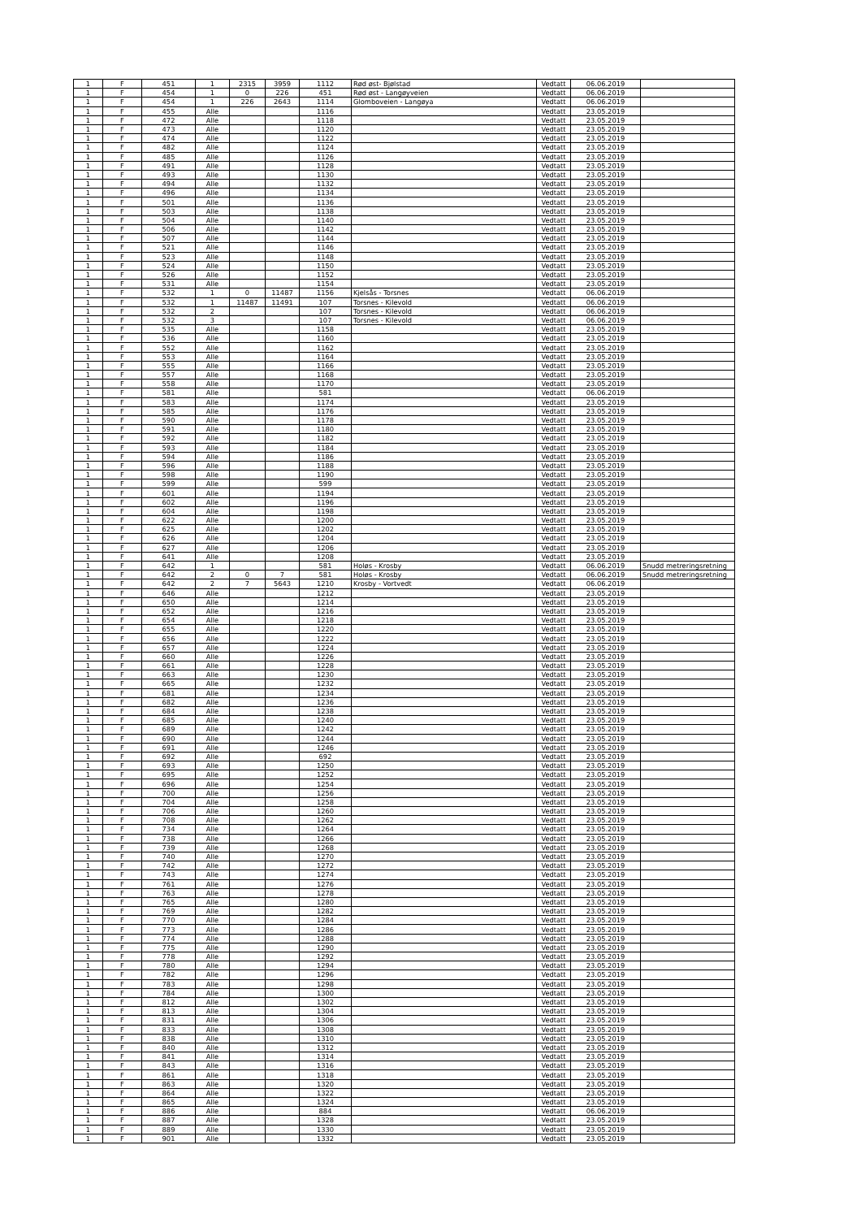| 1 | F | 451 | 1 | 2315 | 3959 | 1112 | Rød øst- Bjølstad | Vedtatt | 06.06.2019 | |
| 1 | F | 454 | 1 | 0 | 226 | 451 | Rød øst - Langøyveien | Vedtatt | 06.06.2019 | |
| 1 | F | 454 | 1 | 226 | 2643 | 1114 | Glomboveien - Langøya | Vedtatt | 06.06.2019 | |
| 1 | F | 455 | Alle | | | 1116 | | Vedtatt | 23.05.2019 | |
| 1 | F | 472 | Alle | | | 1118 | | Vedtatt | 23.05.2019 | |
| 1 | F | 473 | Alle | | | 1120 | | Vedtatt | 23.05.2019 | |
| 1 | F | 474 | Alle | | | 1122 | | Vedtatt | 23.05.2019 | |
| 1 | F | 482 | Alle | | | 1124 | | Vedtatt | 23.05.2019 | |
| 1 | F | 485 | Alle | | | 1126 | | Vedtatt | 23.05.2019 | |
| 1 | F | 491 | Alle | | | 1128 | | Vedtatt | 23.05.2019 | |
| 1 | F | 493 | Alle | | | 1130 | | Vedtatt | 23.05.2019 | |
| 1 | F | 494 | Alle | | | 1132 | | Vedtatt | 23.05.2019 | |
| 1 | F | 496 | Alle | | | 1134 | | Vedtatt | 23.05.2019 | |
| 1 | F | 501 | Alle | | | 1136 | | Vedtatt | 23.05.2019 | |
| 1 | F | 503 | Alle | | | 1138 | | Vedtatt | 23.05.2019 | |
| 1 | F | 504 | Alle | | | 1140 | | Vedtatt | 23.05.2019 | |
| 1 | F | 506 | Alle | | | 1142 | | Vedtatt | 23.05.2019 | |
| 1 | F | 507 | Alle | | | 1144 | | Vedtatt | 23.05.2019 | |
| 1 | F | 521 | Alle | | | 1146 | | Vedtatt | 23.05.2019 | |
| 1 | F | 523 | Alle | | | 1148 | | Vedtatt | 23.05.2019 | |
| 1 | F | 524 | Alle | | | 1150 | | Vedtatt | 23.05.2019 | |
| 1 | F | 526 | Alle | | | 1152 | | Vedtatt | 23.05.2019 | |
| 1 | F | 531 | Alle | | | 1154 | | Vedtatt | 23.05.2019 | |
| 1 | F | 532 | 1 | 0 | 11487 | 1156 | Kjelsås - Torsnes | Vedtatt | 06.06.2019 | |
| 1 | F | 532 | 1 | 11487 | 11491 | 107 | Torsnes - Kilevold | Vedtatt | 06.06.2019 | |
| 1 | F | 532 | 2 | | | 107 | Torsnes - Kilevold | Vedtatt | 06.06.2019 | |
| 1 | F | 532 | 3 | | | 107 | Torsnes - Kilevold | Vedtatt | 06.06.2019 | |
| 1 | F | 535 | Alle | | | 1158 | | Vedtatt | 23.05.2019 | |
| 1 | F | 536 | Alle | | | 1160 | | Vedtatt | 23.05.2019 | |
| 1 | F | 552 | Alle | | | 1162 | | Vedtatt | 23.05.2019 | |
| 1 | F | 553 | Alle | | | 1164 | | Vedtatt | 23.05.2019 | |
| 1 | F | 555 | Alle | | | 1166 | | Vedtatt | 23.05.2019 | |
| 1 | F | 557 | Alle | | | 1168 | | Vedtatt | 23.05.2019 | |
| 1 | F | 558 | Alle | | | 1170 | | Vedtatt | 23.05.2019 | |
| 1 | F | 581 | Alle | | | 581 | | Vedtatt | 06.06.2019 | |
| 1 | F | 583 | Alle | | | 1174 | | Vedtatt | 23.05.2019 | |
| 1 | F | 585 | Alle | | | 1176 | | Vedtatt | 23.05.2019 | |
| 1 | F | 590 | Alle | | | 1178 | | Vedtatt | 23.05.2019 | |
| 1 | F | 591 | Alle | | | 1180 | | Vedtatt | 23.05.2019 | |
| 1 | F | 592 | Alle | | | 1182 | | Vedtatt | 23.05.2019 | |
| 1 | F | 593 | Alle | | | 1184 | | Vedtatt | 23.05.2019 | |
| 1 | F | 594 | Alle | | | 1186 | | Vedtatt | 23.05.2019 | |
| 1 | F | 596 | Alle | | | 1188 | | Vedtatt | 23.05.2019 | |
| 1 | F | 598 | Alle | | | 1190 | | Vedtatt | 23.05.2019 | |
| 1 | F | 599 | Alle | | | 599 | | Vedtatt | 23.05.2019 | |
| 1 | F | 601 | Alle | | | 1194 | | Vedtatt | 23.05.2019 | |
| 1 | F | 602 | Alle | | | 1196 | | Vedtatt | 23.05.2019 | |
| 1 | F | 604 | Alle | | | 1198 | | Vedtatt | 23.05.2019 | |
| 1 | F | 622 | Alle | | | 1200 | | Vedtatt | 23.05.2019 | |
| 1 | F | 625 | Alle | | | 1202 | | Vedtatt | 23.05.2019 | |
| 1 | F | 626 | Alle | | | 1204 | | Vedtatt | 23.05.2019 | |
| 1 | F | 627 | Alle | | | 1206 | | Vedtatt | 23.05.2019 | |
| 1 | F | 641 | Alle | | | 1208 | | Vedtatt | 23.05.2019 | |
| 1 | F | 642 | 1 | | | 581 | Holøs - Krosby | Vedtatt | 06.06.2019 | Snudd metreringsretning |
| 1 | F | 642 | 2 | 0 | 7 | 581 | Holøs - Krosby | Vedtatt | 06.06.2019 | Snudd metreringsretning |
| 1 | F | 642 | 2 | 7 | 5643 | 1210 | Krosby - Vortvedt | Vedtatt | 06.06.2019 | |
| 1 | F | 646 | Alle | | | 1212 | | Vedtatt | 23.05.2019 | |
| 1 | F | 650 | Alle | | | 1214 | | Vedtatt | 23.05.2019 | |
| 1 | F | 652 | Alle | | | 1216 | | Vedtatt | 23.05.2019 | |
| 1 | F | 654 | Alle | | | 1218 | | Vedtatt | 23.05.2019 | |
| 1 | F | 655 | Alle | | | 1220 | | Vedtatt | 23.05.2019 | |
| 1 | F | 656 | Alle | | | 1222 | | Vedtatt | 23.05.2019 | |
| 1 | F | 657 | Alle | | | 1224 | | Vedtatt | 23.05.2019 | |
| 1 | F | 660 | Alle | | | 1226 | | Vedtatt | 23.05.2019 | |
| 1 | F | 661 | Alle | | | 1228 | | Vedtatt | 23.05.2019 | |
| 1 | F | 663 | Alle | | | 1230 | | Vedtatt | 23.05.2019 | |
| 1 | F | 665 | Alle | | | 1232 | | Vedtatt | 23.05.2019 | |
| 1 | F | 681 | Alle | | | 1234 | | Vedtatt | 23.05.2019 | |
| 1 | F | 682 | Alle | | | 1236 | | Vedtatt | 23.05.2019 | |
| 1 | F | 684 | Alle | | | 1238 | | Vedtatt | 23.05.2019 | |
| 1 | F | 685 | Alle | | | 1240 | | Vedtatt | 23.05.2019 | |
| 1 | F | 689 | Alle | | | 1242 | | Vedtatt | 23.05.2019 | |
| 1 | F | 690 | Alle | | | 1244 | | Vedtatt | 23.05.2019 | |
| 1 | F | 691 | Alle | | | 1246 | | Vedtatt | 23.05.2019 | |
| 1 | F | 692 | Alle | | | 692 | | Vedtatt | 23.05.2019 | |
| 1 | F | 693 | Alle | | | 1250 | | Vedtatt | 23.05.2019 | |
| 1 | F | 695 | Alle | | | 1252 | | Vedtatt | 23.05.2019 | |
| 1 | F | 696 | Alle | | | 1254 | | Vedtatt | 23.05.2019 | |
| 1 | F | 700 | Alle | | | 1256 | | Vedtatt | 23.05.2019 | |
| 1 | F | 704 | Alle | | | 1258 | | Vedtatt | 23.05.2019 | |
| 1 | F | 706 | Alle | | | 1260 | | Vedtatt | 23.05.2019 | |
| 1 | F | 708 | Alle | | | 1262 | | Vedtatt | 23.05.2019 | |
| 1 | F | 734 | Alle | | | 1264 | | Vedtatt | 23.05.2019 | |
| 1 | F | 738 | Alle | | | 1266 | | Vedtatt | 23.05.2019 | |
| 1 | F | 739 | Alle | | | 1268 | | Vedtatt | 23.05.2019 | |
| 1 | F | 740 | Alle | | | 1270 | | Vedtatt | 23.05.2019 | |
| 1 | F | 742 | Alle | | | 1272 | | Vedtatt | 23.05.2019 | |
| 1 | F | 743 | Alle | | | 1274 | | Vedtatt | 23.05.2019 | |
| 1 | F | 761 | Alle | | | 1276 | | Vedtatt | 23.05.2019 | |
| 1 | F | 763 | Alle | | | 1278 | | Vedtatt | 23.05.2019 | |
| 1 | F | 765 | Alle | | | 1280 | | Vedtatt | 23.05.2019 | |
| 1 | F | 769 | Alle | | | 1282 | | Vedtatt | 23.05.2019 | |
| 1 | F | 770 | Alle | | | 1284 | | Vedtatt | 23.05.2019 | |
| 1 | F | 773 | Alle | | | 1286 | | Vedtatt | 23.05.2019 | |
| 1 | F | 774 | Alle | | | 1288 | | Vedtatt | 23.05.2019 | |
| 1 | F | 775 | Alle | | | 1290 | | Vedtatt | 23.05.2019 | |
| 1 | F | 778 | Alle | | | 1292 | | Vedtatt | 23.05.2019 | |
| 1 | F | 780 | Alle | | | 1294 | | Vedtatt | 23.05.2019 | |
| 1 | F | 782 | Alle | | | 1296 | | Vedtatt | 23.05.2019 | |
| 1 | F | 783 | Alle | | | 1298 | | Vedtatt | 23.05.2019 | |
| 1 | F | 784 | Alle | | | 1300 | | Vedtatt | 23.05.2019 | |
| 1 | F | 812 | Alle | | | 1302 | | Vedtatt | 23.05.2019 | |
| 1 | F | 813 | Alle | | | 1304 | | Vedtatt | 23.05.2019 | |
| 1 | F | 831 | Alle | | | 1306 | | Vedtatt | 23.05.2019 | |
| 1 | F | 833 | Alle | | | 1308 | | Vedtatt | 23.05.2019 | |
| 1 | F | 838 | Alle | | | 1310 | | Vedtatt | 23.05.2019 | |
| 1 | F | 840 | Alle | | | 1312 | | Vedtatt | 23.05.2019 | |
| 1 | F | 841 | Alle | | | 1314 | | Vedtatt | 23.05.2019 | |
| 1 | F | 843 | Alle | | | 1316 | | Vedtatt | 23.05.2019 | |
| 1 | F | 861 | Alle | | | 1318 | | Vedtatt | 23.05.2019 | |
| 1 | F | 863 | Alle | | | 1320 | | Vedtatt | 23.05.2019 | |
| 1 | F | 864 | Alle | | | 1322 | | Vedtatt | 23.05.2019 | |
| 1 | F | 865 | Alle | | | 1324 | | Vedtatt | 23.05.2019 | |
| 1 | F | 886 | Alle | | | 884 | | Vedtatt | 06.06.2019 | |
| 1 | F | 887 | Alle | | | 1328 | | Vedtatt | 23.05.2019 | |
| 1 | F | 889 | Alle | | | 1330 | | Vedtatt | 23.05.2019 | |
| 1 | F | 901 | Alle | | | 1332 | | Vedtatt | 23.05.2019 | |